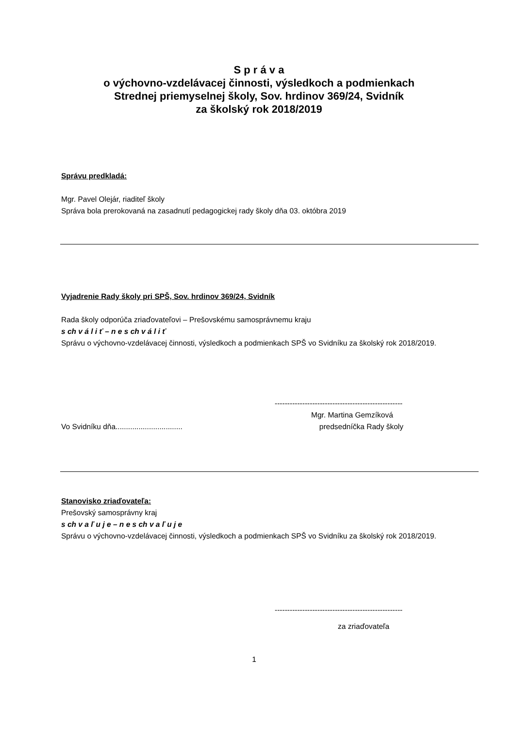S p r á v a
o výchovno-vzdelávacej činnosti, výsledkoch a podmienkach
Strednej priemyselnej školy, Sov. hrdinov 369/24, Svidník
za školský rok 2018/2019
Správu predkladá:
Mgr. Pavel Olejár, riaditeľ školy
Správa bola prerokovaná na zasadnutí pedagogickej rady školy dňa 03. októbra 2019
Vyjadrenie Rady školy pri SPŠ, Sov. hrdinov 369/24, Svidník
Rada školy odporúča zriaďovateľovi – Prešovskému samosprávnemu kraju
s ch v á l i ť – n e s ch v á l i ť
Správu o výchovno-vzdelávacej činnosti, výsledkoch a podmienkach SPŠ vo Svidníku za školský rok 2018/2019.
---------------------------------------------------
Mgr. Martina Gemzíková
Vo Svidníku dňa................................ predsedníčka Rady školy
Stanovisko zriaďovateľa:
Prešovský samosprávny kraj
s ch v a ľ u j e – n e s ch v a ľ u j e
Správu o výchovno-vzdelávacej činnosti, výsledkoch a podmienkach SPŠ vo Svidníku za školský rok 2018/2019.
---------------------------------------------------
za zriaďovateľa
1